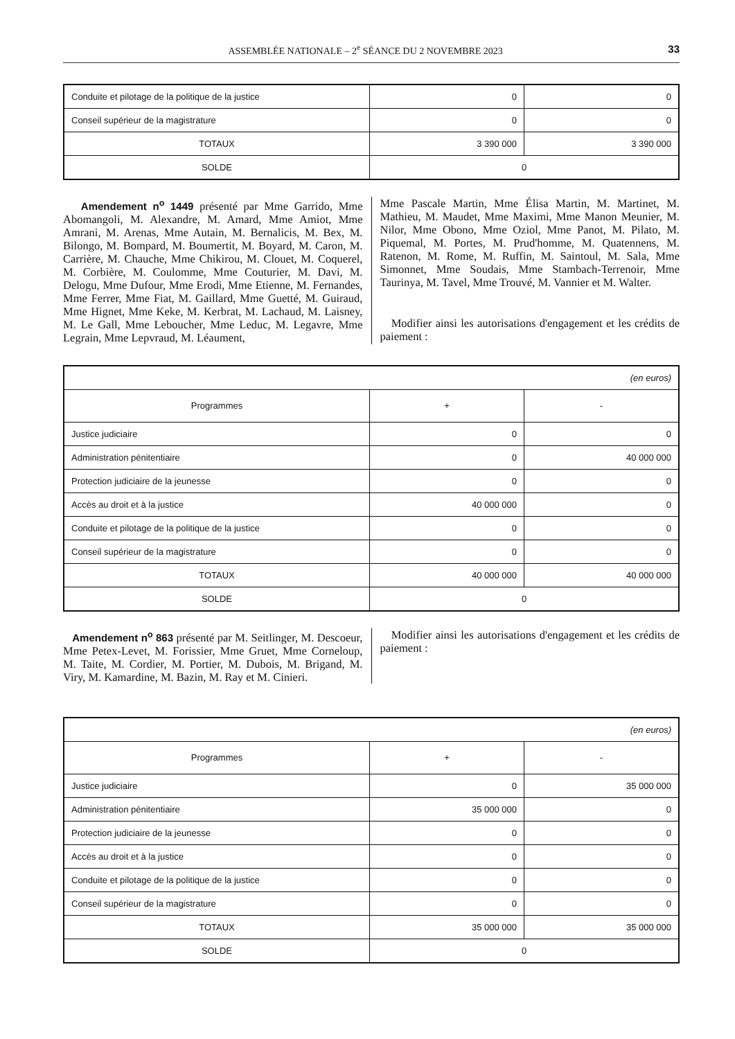ASSEMBLÉE NATIONALE – 2<sup>e</sup> SÉANCE DU 2 NOVEMBRE 2023 33
| Conduite et pilotage de la politique de la justice | 0 | 0 |
| Conseil supérieur de la magistrature | 0 | 0 |
| TOTAUX | 3 390 000 | 3 390 000 |
| SOLDE | 0 | |
Amendement n<sup>o</sup> 1449 présenté par Mme Garrido, Mme Abomangoli, M. Alexandre, M. Amard, Mme Amiot, Mme Amrani, M. Arenas, Mme Autain, M. Bernalicis, M. Bex, M. Bilongo, M. Bompard, M. Boumertit, M. Boyard, M. Caron, M. Carrière, M. Chauche, Mme Chikirou, M. Clouet, M. Coquerel, M. Corbière, M. Coulomme, Mme Couturier, M. Davi, M. Delogu, Mme Dufour, Mme Erodi, Mme Etienne, M. Fernandes, Mme Ferrer, Mme Fiat, M. Gaillard, Mme Guetté, M. Guiraud, Mme Hignet, Mme Keke, M. Kerbrat, M. Lachaud, M. Laisney, M. Le Gall, Mme Leboucher, Mme Leduc, M. Legavre, Mme Legrain, Mme Lepvraud, M. Léaument,
Mme Pascale Martin, Mme Élisa Martin, M. Martinet, M. Mathieu, M. Maudet, Mme Maximi, Mme Manon Meunier, M. Nilor, Mme Obono, Mme Oziol, Mme Panot, M. Pilato, M. Piquemal, M. Portes, M. Prud'homme, M. Quatennens, M. Ratenon, M. Rome, M. Ruffin, M. Saintoul, M. Sala, Mme Simonnet, Mme Soudais, Mme Stambach-Terrenoir, Mme Taurinya, M. Tavel, Mme Trouvé, M. Vannier et M. Walter.
Modifier ainsi les autorisations d'engagement et les crédits de paiement :
| (en euros) | | |
| Programmes | + | - |
| Justice judiciaire | 0 | 0 |
| Administration pénitentiaire | 0 | 40 000 000 |
| Protection judiciaire de la jeunesse | 0 | 0 |
| Accès au droit et à la justice | 40 000 000 | 0 |
| Conduite et pilotage de la politique de la justice | 0 | 0 |
| Conseil supérieur de la magistrature | 0 | 0 |
| TOTAUX | 40 000 000 | 40 000 000 |
| SOLDE | 0 | |
Amendement n<sup>o</sup> 863 présenté par M. Seitlinger, M. Descoeur, Mme Petex-Levet, M. Forissier, Mme Gruet, Mme Corneloup, M. Taite, M. Cordier, M. Portier, M. Dubois, M. Brigand, M. Viry, M. Kamardine, M. Bazin, M. Ray et M. Cinieri.
Modifier ainsi les autorisations d'engagement et les crédits de paiement :
| (en euros) | | |
| Programmes | + | - |
| Justice judiciaire | 0 | 35 000 000 |
| Administration pénitentiaire | 35 000 000 | 0 |
| Protection judiciaire de la jeunesse | 0 | 0 |
| Accès au droit et à la justice | 0 | 0 |
| Conduite et pilotage de la politique de la justice | 0 | 0 |
| Conseil supérieur de la magistrature | 0 | 0 |
| TOTAUX | 35 000 000 | 35 000 000 |
| SOLDE | 0 | |